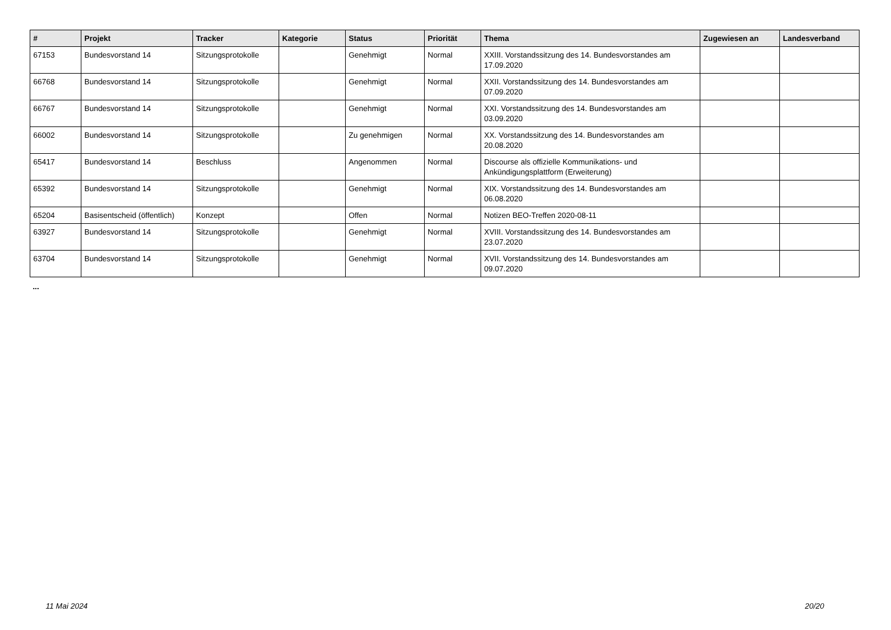| # | Projekt | Tracker | Kategorie | Status | Priorität | Thema | Zugewiesen an | Landesverband |
| --- | --- | --- | --- | --- | --- | --- | --- | --- |
| 67153 | Bundesvorstand 14 | Sitzungsprotokolle | | Genehmigt | Normal | XXIII. Vorstandssitzung des 14. Bundesvorstandes am 17.09.2020 | | |
| 66768 | Bundesvorstand 14 | Sitzungsprotokolle | | Genehmigt | Normal | XXII. Vorstandssitzung des 14. Bundesvorstandes am 07.09.2020 | | |
| 66767 | Bundesvorstand 14 | Sitzungsprotokolle | | Genehmigt | Normal | XXI. Vorstandssitzung des 14. Bundesvorstandes am 03.09.2020 | | |
| 66002 | Bundesvorstand 14 | Sitzungsprotokolle | | Zu genehmigen | Normal | XX. Vorstandssitzung des 14. Bundesvorstandes am 20.08.2020 | | |
| 65417 | Bundesvorstand 14 | Beschluss | | Angenommen | Normal | Discourse als offizielle Kommunikations- und Ankündigungsplattform (Erweiterung) | | |
| 65392 | Bundesvorstand 14 | Sitzungsprotokolle | | Genehmigt | Normal | XIX. Vorstandssitzung des 14. Bundesvorstandes am 06.08.2020 | | |
| 65204 | Basisentscheid (öffentlich) | Konzept | | Offen | Normal | Notizen BEO-Treffen 2020-08-11 | | |
| 63927 | Bundesvorstand 14 | Sitzungsprotokolle | | Genehmigt | Normal | XVIII. Vorstandssitzung des 14. Bundesvorstandes am 23.07.2020 | | |
| 63704 | Bundesvorstand 14 | Sitzungsprotokolle | | Genehmigt | Normal | XVII. Vorstandssitzung des 14. Bundesvorstandes am 09.07.2020 | | |
...
11 Mai 2024 20/20